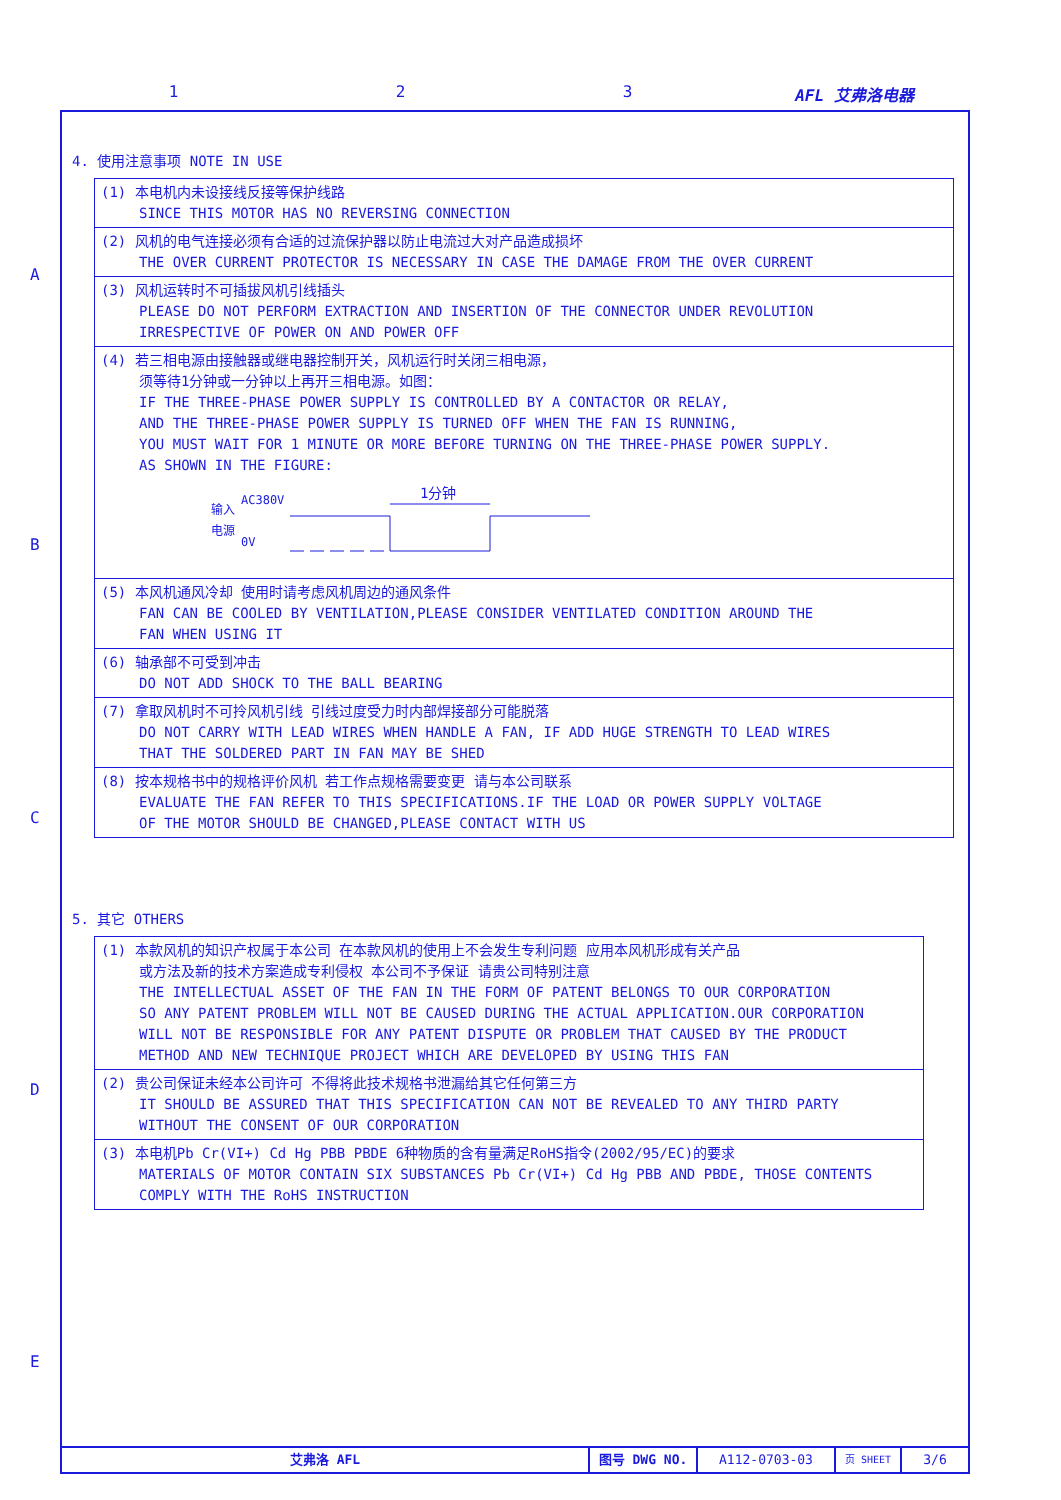1 2 3 AFL 艾弗洛电器
A
B
C
D
E
4. 使用注意事项 NOTE IN USE
| (1) 本电机内未设接线反接等保护线路 SINCE THIS MOTOR HAS NO REVERSING CONNECTION |
| (2) 风机的电气连接必须有合适的过流保护器以防止电流过大对产品造成损坏 THE OVER CURRENT PROTECTOR IS NECESSARY IN CASE THE DAMAGE FROM THE OVER CURRENT |
| (3) 风机运转时不可插拔风机引线插头 PLEASE DO NOT PERFORM EXTRACTION AND INSERTION OF THE CONNECTOR UNDER REVOLUTION IRRESPECTIVE OF POWER ON AND POWER OFF |
| (4) 若三相电源由接触器或继电器控制开关，风机运行时关闭三相电源， 须等待1分钟或一分钟以上再开三相电源。如图： IF THE THREE-PHASE POWER SUPPLY IS CONTROLLED BY A CONTACTOR OR RELAY, AND THE THREE-PHASE POWER SUPPLY IS TURNED OFF WHEN THE FAN IS RUNNING, YOU MUST WAIT FOR 1 MINUTE OR MORE BEFORE TURNING ON THE THREE-PHASE POWER SUPPLY. AS SHOWN IN THE FIGURE: 输入 电源 AC380V 0V 1分钟 |
| (5) 本风机通风冷却 使用时请考虑风机周边的通风条件 FAN CAN BE COOLED BY VENTILATION,PLEASE CONSIDER VENTILATED CONDITION AROUND THE FAN WHEN USING IT |
| (6) 轴承部不可受到冲击 DO NOT ADD SHOCK TO THE BALL BEARING |
| (7) 拿取风机时不可拎风机引线 引线过度受力时内部焊接部分可能脱落 DO NOT CARRY WITH LEAD WIRES WHEN HANDLE A FAN, IF ADD HUGE STRENGTH TO LEAD WIRES THAT THE SOLDERED PART IN FAN MAY BE SHED |
| (8) 按本规格书中的规格评价风机 若工作点规格需要变更 请与本公司联系 EVALUATE THE FAN REFER TO THIS SPECIFICATIONS.IF THE LOAD OR POWER SUPPLY VOLTAGE OF THE MOTOR SHOULD BE CHANGED,PLEASE CONTACT WITH US |
5. 其它 OTHERS
| (1) 本款风机的知识产权属于本公司 在本款风机的使用上不会发生专利问题 应用本风机形成有关产品 或方法及新的技术方案造成专利侵权 本公司不予保证 请贵公司特别注意 THE INTELLECTUAL ASSET OF THE FAN IN THE FORM OF PATENT BELONGS TO OUR CORPORATION SO ANY PATENT PROBLEM WILL NOT BE CAUSED DURING THE ACTUAL APPLICATION.OUR CORPORATION WILL NOT BE RESPONSIBLE FOR ANY PATENT DISPUTE OR PROBLEM THAT CAUSED BY THE PRODUCT METHOD AND NEW TECHNIQUE PROJECT WHICH ARE DEVELOPED BY USING THIS FAN |
| (2) 贵公司保证未经本公司许可 不得将此技术规格书泄漏给其它任何第三方 IT SHOULD BE ASSURED THAT THIS SPECIFICATION CAN NOT BE REVEALED TO ANY THIRD PARTY WITHOUT THE CONSENT OF OUR CORPORATION |
| (3) 本电机Pb Cr(VI+) Cd Hg PBB PBDE 6种物质的含有量满足RoHS指令(2002/95/EC)的要求 MATERIALS OF MOTOR CONTAIN SIX SUBSTANCES Pb Cr(VI+) Cd Hg PBB AND PBDE, THOSE CONTENTS COMPLY WITH THE RoHS INSTRUCTION |
艾弗洛 AFL 图号 DWG NO. A112-0703-03
页 SHEET
3/6